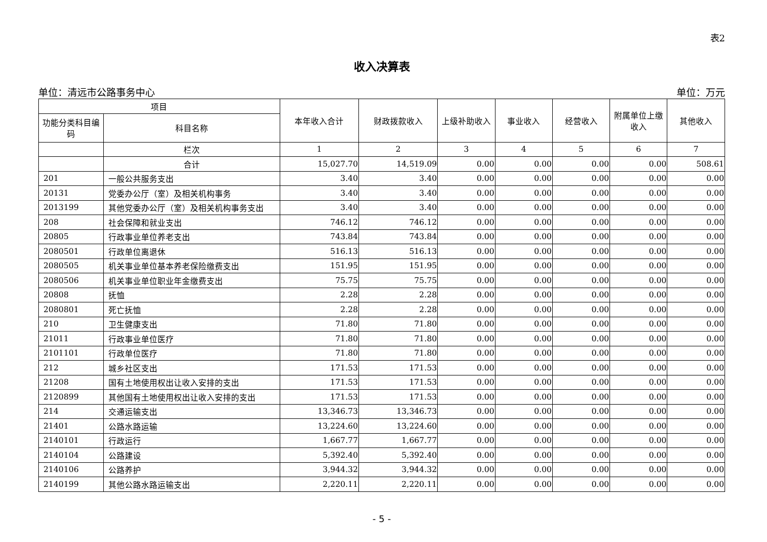表2
收入决算表
单位：清远市公路事务中心 单位：万元
| 项目 | | 本年收入合计 | 财政拨款收入 | 上级补助收入 | 事业收入 | 经营收入 | 附属单位上缴收入 | 其他收入 |
| --- | --- | --- | --- | --- | --- | --- | --- | --- |
| 功能分类科目编码 | 科目名称 | | | | | | | |
| | 栏次 | 1 | 2 | 3 | 4 | 5 | 6 | 7 |
| | 合计 | 15,027.70 | 14,519.09 | 0.00 | 0.00 | 0.00 | 0.00 | 508.61 |
| 201 | 一般公共服务支出 | 3.40 | 3.40 | 0.00 | 0.00 | 0.00 | 0.00 | 0.00 |
| 20131 | 党委办公厅（室）及相关机构事务 | 3.40 | 3.40 | 0.00 | 0.00 | 0.00 | 0.00 | 0.00 |
| 2013199 | 其他党委办公厅（室）及相关机构事务支出 | 3.40 | 3.40 | 0.00 | 0.00 | 0.00 | 0.00 | 0.00 |
| 208 | 社会保障和就业支出 | 746.12 | 746.12 | 0.00 | 0.00 | 0.00 | 0.00 | 0.00 |
| 20805 | 行政事业单位养老支出 | 743.84 | 743.84 | 0.00 | 0.00 | 0.00 | 0.00 | 0.00 |
| 2080501 | 行政单位离退休 | 516.13 | 516.13 | 0.00 | 0.00 | 0.00 | 0.00 | 0.00 |
| 2080505 | 机关事业单位基本养老保险缴费支出 | 151.95 | 151.95 | 0.00 | 0.00 | 0.00 | 0.00 | 0.00 |
| 2080506 | 机关事业单位职业年金缴费支出 | 75.75 | 75.75 | 0.00 | 0.00 | 0.00 | 0.00 | 0.00 |
| 20808 | 抚恤 | 2.28 | 2.28 | 0.00 | 0.00 | 0.00 | 0.00 | 0.00 |
| 2080801 | 死亡抚恤 | 2.28 | 2.28 | 0.00 | 0.00 | 0.00 | 0.00 | 0.00 |
| 210 | 卫生健康支出 | 71.80 | 71.80 | 0.00 | 0.00 | 0.00 | 0.00 | 0.00 |
| 21011 | 行政事业单位医疗 | 71.80 | 71.80 | 0.00 | 0.00 | 0.00 | 0.00 | 0.00 |
| 2101101 | 行政单位医疗 | 71.80 | 71.80 | 0.00 | 0.00 | 0.00 | 0.00 | 0.00 |
| 212 | 城乡社区支出 | 171.53 | 171.53 | 0.00 | 0.00 | 0.00 | 0.00 | 0.00 |
| 21208 | 国有土地使用权出让收入安排的支出 | 171.53 | 171.53 | 0.00 | 0.00 | 0.00 | 0.00 | 0.00 |
| 2120899 | 其他国有土地使用权出让收入安排的支出 | 171.53 | 171.53 | 0.00 | 0.00 | 0.00 | 0.00 | 0.00 |
| 214 | 交通运输支出 | 13,346.73 | 13,346.73 | 0.00 | 0.00 | 0.00 | 0.00 | 0.00 |
| 21401 | 公路水路运输 | 13,224.60 | 13,224.60 | 0.00 | 0.00 | 0.00 | 0.00 | 0.00 |
| 2140101 | 行政运行 | 1,667.77 | 1,667.77 | 0.00 | 0.00 | 0.00 | 0.00 | 0.00 |
| 2140104 | 公路建设 | 5,392.40 | 5,392.40 | 0.00 | 0.00 | 0.00 | 0.00 | 0.00 |
| 2140106 | 公路养护 | 3,944.32 | 3,944.32 | 0.00 | 0.00 | 0.00 | 0.00 | 0.00 |
| 2140199 | 其他公路水路运输支出 | 2,220.11 | 2,220.11 | 0.00 | 0.00 | 0.00 | 0.00 | 0.00 |
- 5 -